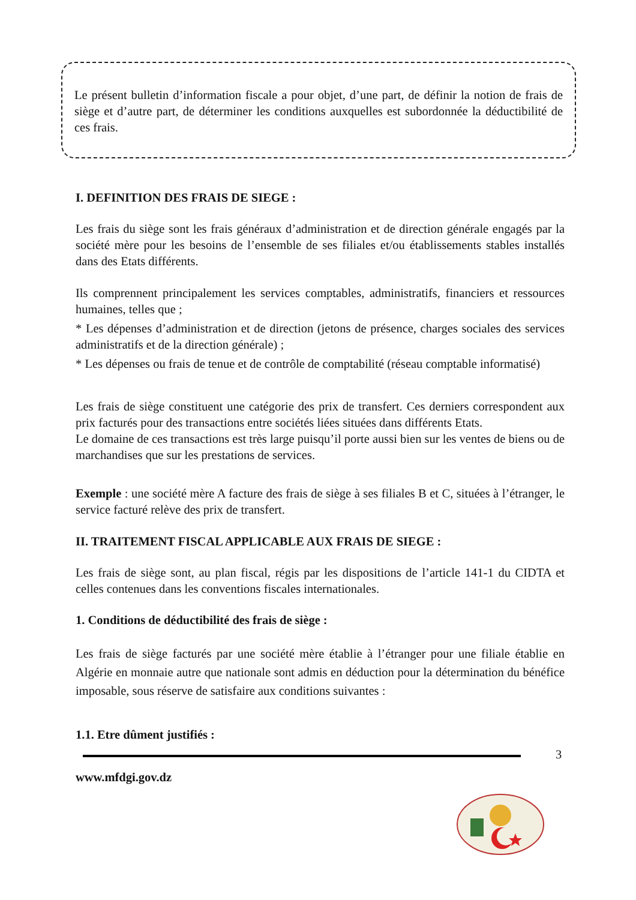Le présent bulletin d’information fiscale a pour objet, d’une part, de définir la notion de frais de siège et d’autre part, de déterminer les conditions auxquelles est subordonnée la déductibilité de ces frais.
I. DEFINITION DES FRAIS DE SIEGE :
Les frais du siège sont les frais généraux d’administration et de direction générale engagés par la société mère pour les besoins de l’ensemble de ses filiales et/ou établissements stables installés dans des Etats différents.
Ils comprennent principalement les services comptables, administratifs, financiers et ressources humaines, telles que ;
* Les dépenses d’administration et de direction (jetons de présence, charges sociales des services administratifs et de la direction générale) ;
* Les dépenses ou frais de tenue et de contrôle de comptabilité (réseau comptable informatisé)
Les frais de siège constituent une catégorie des prix de transfert. Ces derniers correspondent aux prix facturés pour des transactions entre sociétés liées situées dans différents Etats.
Le domaine de ces transactions est très large puisqu’il porte aussi bien sur les ventes de biens ou de marchandises que sur les prestations de services.
Exemple : une société mère A facture des frais de siège à ses filiales B et C, situées à l’étranger, le service facturé relève des prix de transfert.
II. TRAITEMENT FISCAL APPLICABLE AUX FRAIS DE SIEGE :
Les frais de siège sont, au plan fiscal, régis par les dispositions de l’article 141-1 du CIDTA et celles contenues dans les conventions fiscales internationales.
1. Conditions de déductibilité des frais de siège :
Les frais de siège facturés par une société mère établie à l’étranger pour une filiale établie en Algérie en monnaie autre que nationale sont admis en déduction pour la détermination du bénéfice imposable, sous réserve de satisfaire aux conditions suivantes :
1.1. Etre dûment justifiés :
3
www.mfdgi.gov.dz